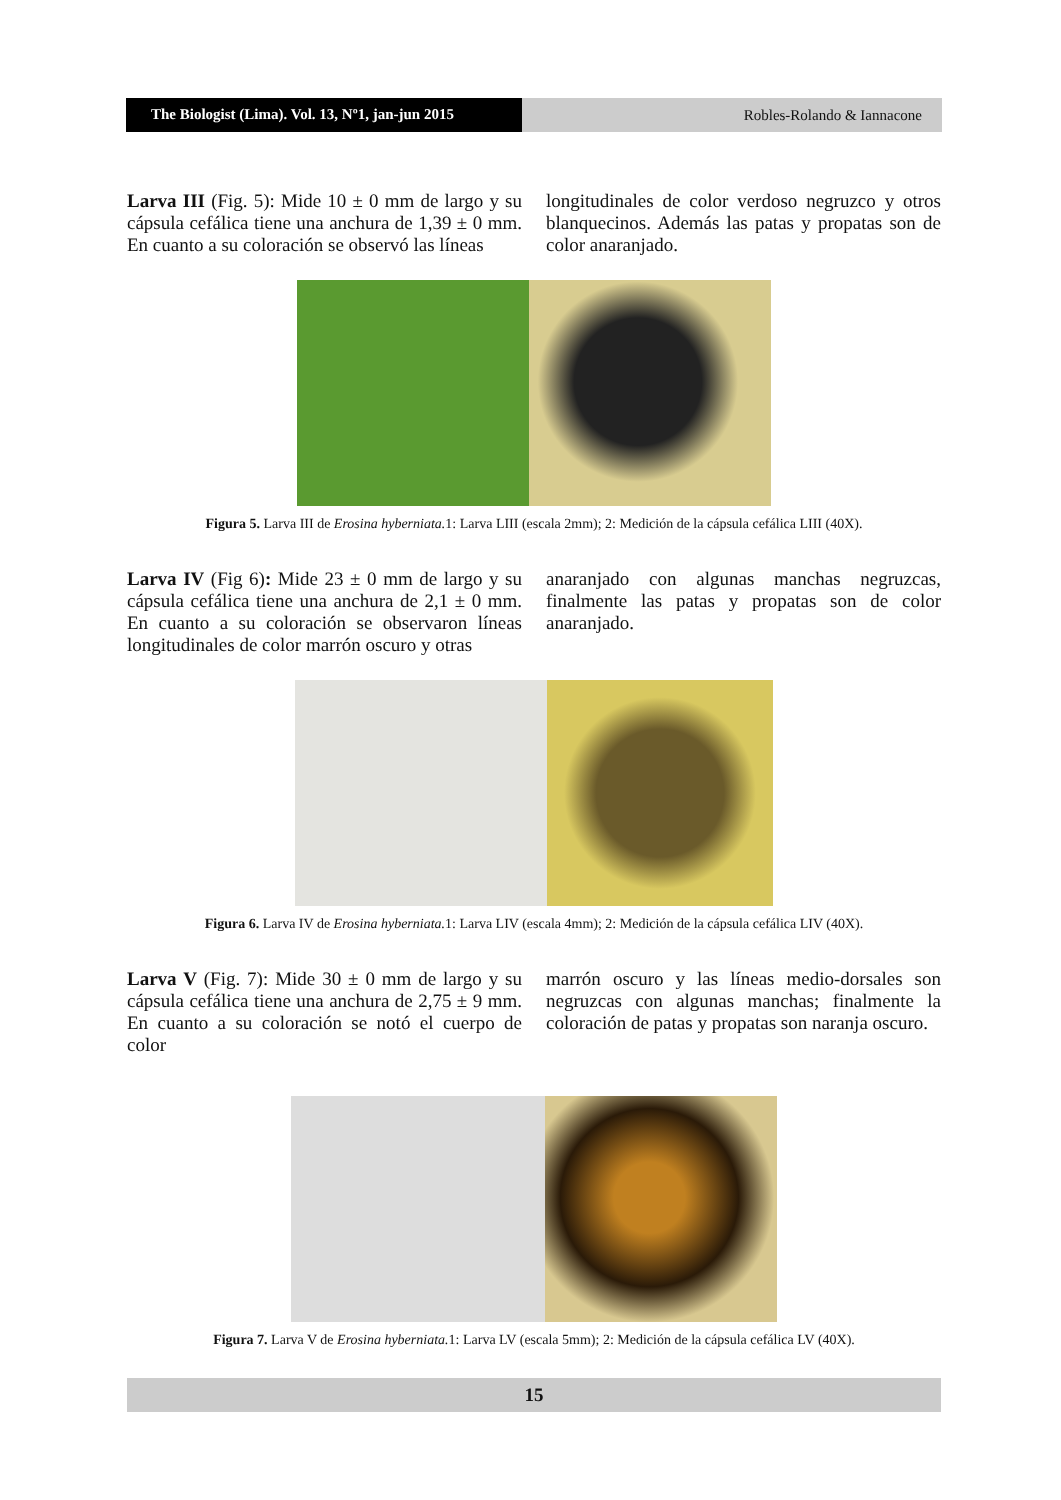The Biologist (Lima). Vol. 13, Nº1, jan-jun 2015
Robles-Rolando & Iannacone
Larva III (Fig. 5): Mide 10 ± 0 mm de largo y su cápsula cefálica tiene una anchura de 1,39 ± 0 mm. En cuanto a su coloración se observó las líneas
longitudinales de color verdoso negruzco y otros blanquecinos. Además las patas y propatas son de color anaranjado.
Figura 5. Larva III de Erosina hyberniata. 1: Larva LIII (escala 2mm); 2: Medición de la cápsula cefálica LIII (40X).
Larva IV (Fig 6): Mide 23 ± 0 mm de largo y su cápsula cefálica tiene una anchura de 2,1 ± 0 mm. En cuanto a su coloración se observaron líneas longitudinales de color marrón oscuro y otras
anaranjado con algunas manchas negruzcas, finalmente las patas y propatas son de color anaranjado.
Figura 6. Larva IV de Erosina hyberniata. 1: Larva LIV (escala 4mm); 2: Medición de la cápsula cefálica LIV (40X).
Larva V (Fig. 7): Mide 30 ± 0 mm de largo y su cápsula cefálica tiene una anchura de 2,75 ± 9 mm. En cuanto a su coloración se notó el cuerpo de color
marrón oscuro y las líneas medio-dorsales son negruzcas con algunas manchas; finalmente la coloración de patas y propatas son naranja oscuro.
Figura 7. Larva V de Erosina hyberniata. 1: Larva LV (escala 5mm); 2: Medición de la cápsula cefálica LV (40X).
15